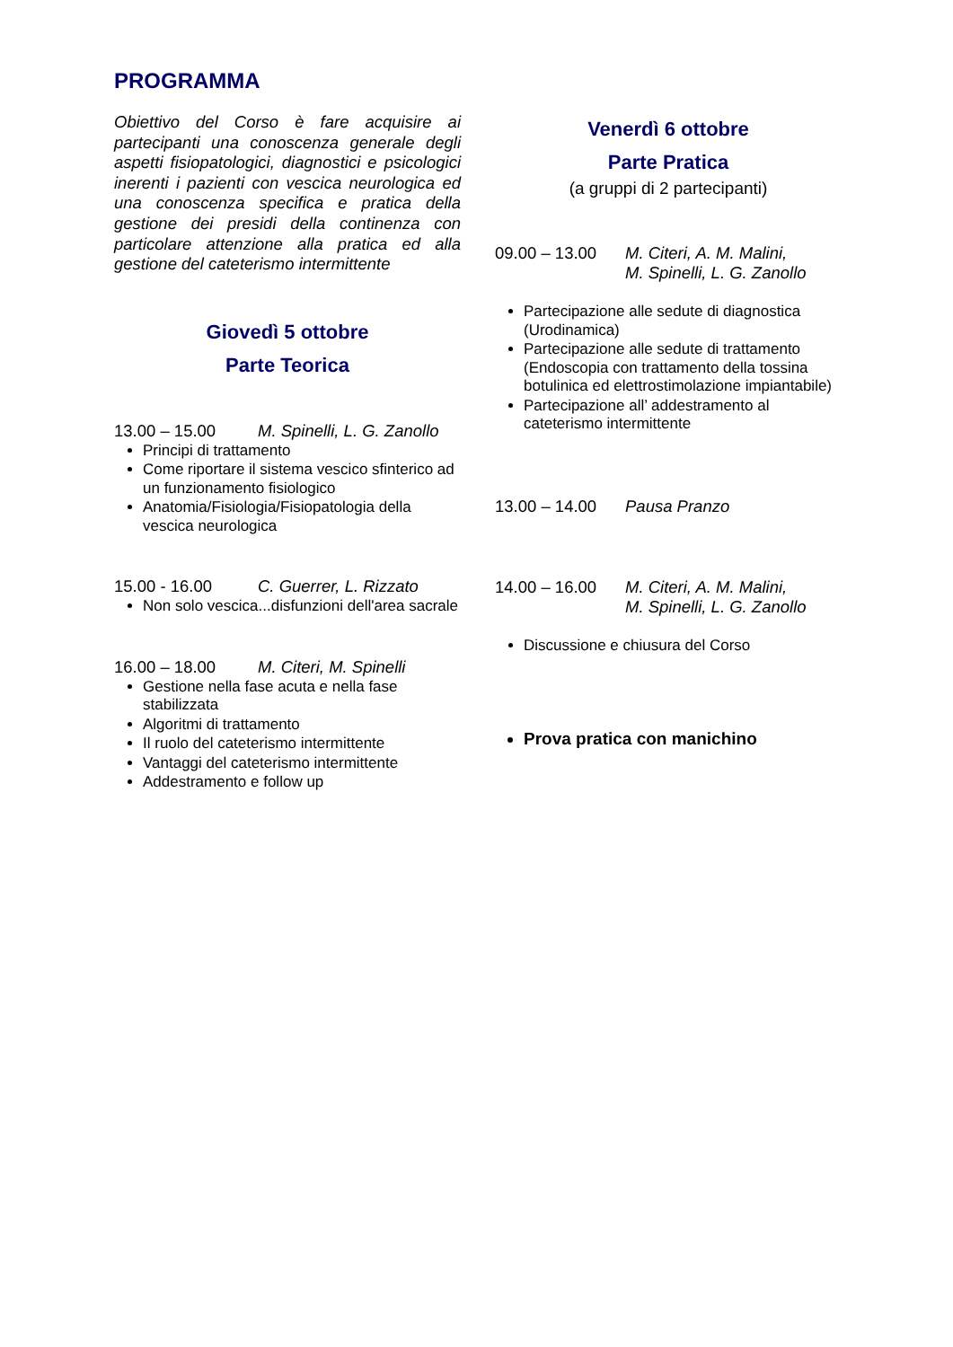PROGRAMMA
Obiettivo del Corso è fare acquisire ai partecipanti una conoscenza generale degli aspetti fisiopatologici, diagnostici e psicologici inerenti i pazienti con vescica neurologica ed una conoscenza specifica e pratica della gestione dei presidi della continenza con particolare attenzione alla pratica ed alla gestione del cateterismo intermittente
Giovedì 5 ottobre
Parte Teorica
13.00 – 15.00 M. Spinelli, L. G. Zanollo
Principi di trattamento
Come riportare il sistema vescico sfinterico ad un funzionamento fisiologico
Anatomia/Fisiologia/Fisiopatologia della vescica neurologica
15.00 - 16.00 C. Guerrer, L. Rizzato
Non solo vescica...disfunzioni dell'area sacrale
16.00 – 18.00 M. Citeri, M. Spinelli
Gestione nella fase acuta e nella fase stabilizzata
Algoritmi di trattamento
Il ruolo del cateterismo intermittente
Vantaggi del cateterismo intermittente
Addestramento e follow up
Venerdì 6 ottobre
Parte Pratica
(a gruppi di 2 partecipanti)
09.00 – 13.00 M. Citeri, A. M. Malini,
M. Spinelli, L. G. Zanollo
Partecipazione alle sedute di diagnostica (Urodinamica)
Partecipazione alle sedute di trattamento (Endoscopia con trattamento della tossina botulinica ed elettrostimolazione impiantabile)
Partecipazione all’ addestramento al cateterismo intermittente
13.00 – 14.00 Pausa Pranzo
14.00 – 16.00 M. Citeri, A. M. Malini,
M. Spinelli, L. G. Zanollo
Discussione e chiusura del Corso
Prova pratica con manichino